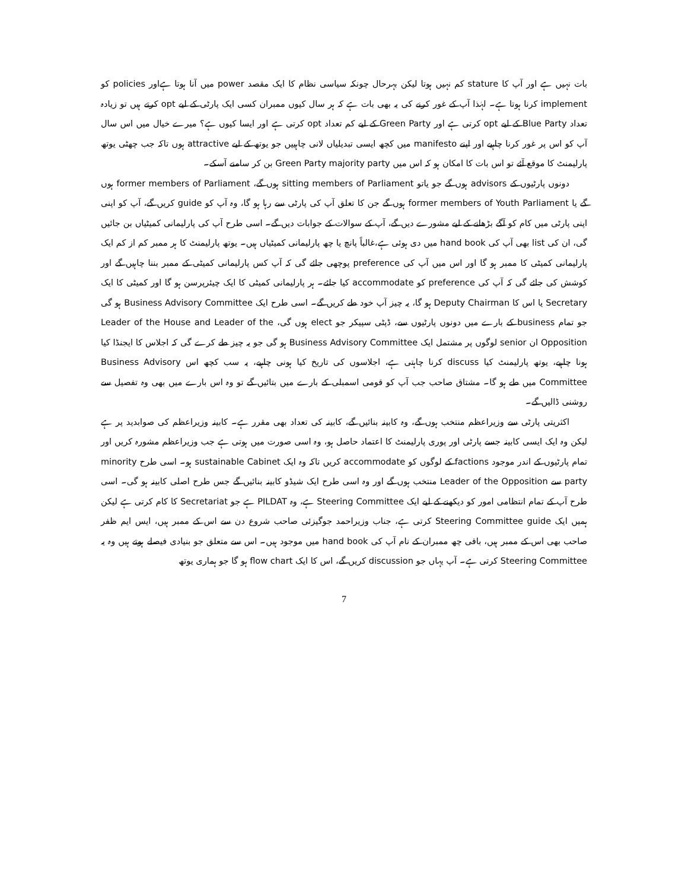بات نہیں ہے اور آپ کا stature کم نہیں ہوتا لیکن بہرحال چونکہ سیاسی نظام کا ایک مقصد power میں آنا ہوتا ہےاور policies کو implement کرنا ہوتا ہے۔ لہٰذا آپ کے غور کرنے کی یہ بھی بات ہے کہ ہر سال کیوں ممبران کسی ایک پارٹی کے لیے opt کرتے ہیں تو زیادہ تعداد Blue Party کے لیے opt کرتی ہے اور Green Party کے لیے کم تعداد opt کرتی ہے اور ایسا کیوں ہے؟ میرے خیال میں اس سال آپ کو اس پر غور کرنا چاہیے اور اپنے manifesto میں کچھ ایسی تبدیلیاں لانی چاہییں جو یوتھ کے لیے attractive ہوں تاکہ جب چھٹی یوتھ پارلیمنٹ کا موقع آئے تو اس بات کا امکان ہو کہ اس میں Green Party majority party بن کر سامنے آسکے۔
دونوں پارٹیوں کے advisors ہوں گے جو یاتو sitting members of Parliament ہوں گے، former members of Parliament ہوں گے یا former members of Youth Parliament ہوں گے جن کا تعلق آپ کی پارٹی سے رہا ہو گا، وہ آپ کو guide کریں گے، آپ کو اپنی اپنی پارٹی میں کام کو آگے بڑھانے کے لیے مشورے دیں گے، آپ کے سوالات کے جوابات دیں گے۔ اسی طرح آپ کی پارلیمانی کمیٹیاں بن جائیں گی، ان کی list بھی آپ کی hand book میں دی ہوئی ہے،غالباً پانچ یا چھ پارلیمانی کمیٹیاں ہیں۔ یوتھ پارلیمنٹ کا ہر ممبر کم از کم ایک پارلیمانی کمیٹی کا ممبر ہو گا اور اس میں آپ کی preference پوچھی جائے گی کہ آپ کس پارلیمانی کمیٹی کے ممبر بننا چاہیں گے اور کوشش کی جائے گی کہ آپ کی preference کو accommodate کیا جائے۔ ہر پارلیمانی کمیٹی کا ایک چیئرپرسن ہو گا اور کمیٹی کا ایک Secretary یا اس کا Deputy Chairman ہو گا، یہ چیز آپ خود طے کریں گے۔ اسی طرح ایک Business Advisory Committee ہو گی جو تمام business کے بارے میں دونوں پارٹیوں سے، ڈپٹی سپیکر جو elect ہوں گی، Leader of the House and Leader of the Opposition ان senior لوگوں پر مشتمل ایک Business Advisory Committee ہو گی جو یہ چیز طے کرے گی کہ اجلاس کا ایجنڈا کیا ہونا چاہیے، یوتھ پارلیمنٹ کیا discuss کرنا چاہتی ہے، اجلاسوں کی تاریخ کیا ہونی چاہیے، یہ سب کچھ اس Business Advisory Committee میں طے ہو گا۔ مشتاق صاحب جب آپ کو قومی اسمبلی کے بارے میں بتائیں گے تو وہ اس بارے میں بھی وہ تفصیل سے روشنی ڈالیں گے۔
اکثریتی پارٹی سے وزیراعظم منتخب ہوں گے، وہ کابینہ بنائیں گے، کابینہ کی تعداد بھی مقرر ہے۔ کابینہ وزیراعظم کی صوابدید پر ہے لیکن وہ ایک ایسی کابینہ جسے پارٹی اور پوری پارلیمنٹ کا اعتماد حاصل ہو، وہ اسی صورت میں ہوتی ہے جب وزیراعظم مشورہ کریں اور تمام پارٹیوں کے اندر موجود factions کے لوگوں کو accommodate کریں تاکہ وہ ایک sustainable Cabinet ہو۔ اسی طرح minority party سے Leader of the Opposition منتخب ہوں گے اور وہ اسی طرح ایک شیڈو کابینہ بنائیں گے جس طرح اصلی کابینہ ہو گی۔ اسی طرح آپ کے تمام انتظامی امور کو دیکھنے کے لیے ایک Steering Committee ہے، وہ PILDAT ہے جو Secretariat کا کام کرتی ہے لیکن ہمیں ایک Steering Committee guide کرتی ہے، جناب وزیراحمد جوگیزئی صاحب شروع دن سے اس کے ممبر ہیں، ایس ایم ظفر صاحب بھی اس کے ممبر ہیں، باقی چھ ممبران کے نام آپ کی hand book میں موجود ہیں۔ اس سے متعلق جو بنیادی فیصلے ہوتے ہیں وہ یہ Steering Committee کرتی ہے۔ آپ یہاں جو discussion کریں گے، اس کا ایک flow chart ہو گا جو ہماری یوتھ
7